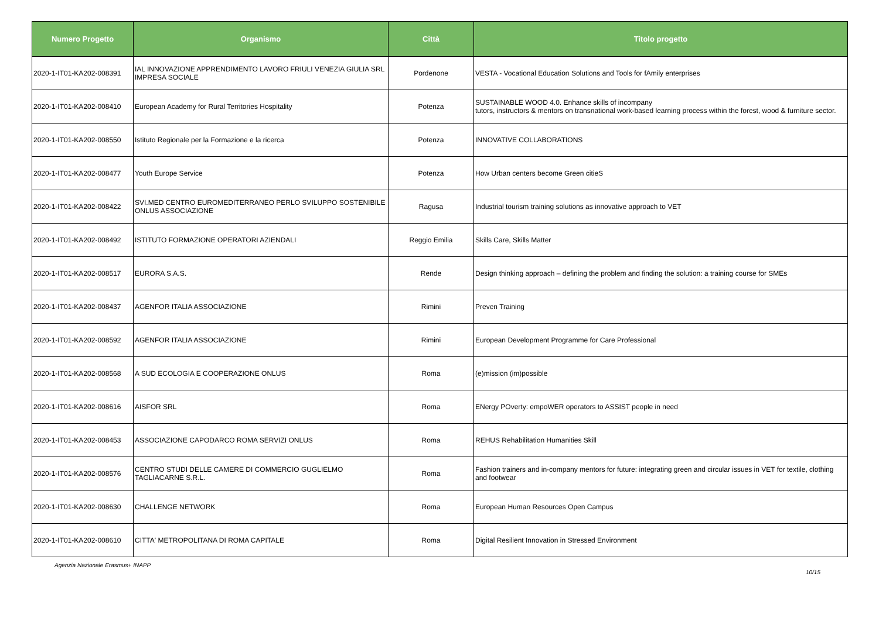| Numero Progetto | Organismo | Città | Titolo progetto |
| --- | --- | --- | --- |
| 2020-1-IT01-KA202-008391 | IAL INNOVAZIONE APPRENDIMENTO LAVORO FRIULI VENEZIA GIULIA SRL IMPRESA SOCIALE | Pordenone | VESTA - Vocational Education Solutions and Tools for fAmily enterprises |
| 2020-1-IT01-KA202-008410 | European Academy for Rural Territories Hospitality | Potenza | SUSTAINABLE WOOD 4.0. Enhance skills of incompany tutors, instructors & mentors on transnational work-based learning process within the forest, wood & furniture sector. |
| 2020-1-IT01-KA202-008550 | Istituto Regionale per la Formazione e la ricerca | Potenza | INNOVATIVE COLLABORATIONS |
| 2020-1-IT01-KA202-008477 | Youth Europe Service | Potenza | How Urban centers become Green citieS |
| 2020-1-IT01-KA202-008422 | SVI.MED CENTRO EUROMEDITERRANEO PERLO SVILUPPO SOSTENIBILE ONLUS ASSOCIAZIONE | Ragusa | Industrial tourism training solutions as innovative approach to VET |
| 2020-1-IT01-KA202-008492 | ISTITUTO FORMAZIONE OPERATORI AZIENDALI | Reggio Emilia | Skills Care, Skills Matter |
| 2020-1-IT01-KA202-008517 | EURORA S.A.S. | Rende | Design thinking approach – defining the problem and finding the solution: a training course for SMEs |
| 2020-1-IT01-KA202-008437 | AGENFOR ITALIA ASSOCIAZIONE | Rimini | Preven Training |
| 2020-1-IT01-KA202-008592 | AGENFOR ITALIA ASSOCIAZIONE | Rimini | European Development Programme for Care Professional |
| 2020-1-IT01-KA202-008568 | A SUD ECOLOGIA E COOPERAZIONE ONLUS | Roma | (e)mission (im)possible |
| 2020-1-IT01-KA202-008616 | AISFOR SRL | Roma | ENergy POverty: empoWER operators to ASSIST people in need |
| 2020-1-IT01-KA202-008453 | ASSOCIAZIONE CAPODARCO ROMA SERVIZI ONLUS | Roma | REHUS Rehabilitation Humanities Skill |
| 2020-1-IT01-KA202-008576 | CENTRO STUDI DELLE CAMERE DI COMMERCIO GUGLIELMO TAGLIACARNE S.R.L. | Roma | Fashion trainers and in-company mentors for future: integrating green and circular issues in VET for textile, clothing and footwear |
| 2020-1-IT01-KA202-008630 | CHALLENGE NETWORK | Roma | European Human Resources Open Campus |
| 2020-1-IT01-KA202-008610 | CITTA' METROPOLITANA DI ROMA CAPITALE | Roma | Digital Resilient Innovation in Stressed Environment |
Agenzia Nazionale Erasmus+ INAPP 10/15